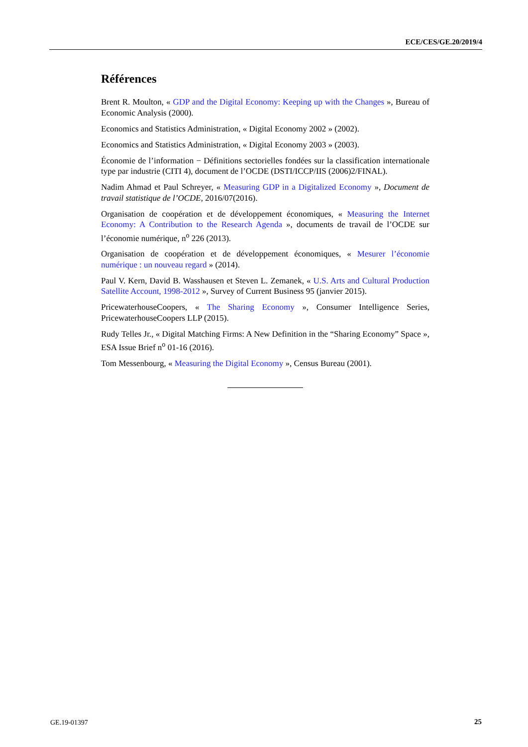ECE/CES/GE.20/2019/4
Références
Brent R. Moulton, « GDP and the Digital Economy: Keeping up with the Changes », Bureau of Economic Analysis (2000).
Economics and Statistics Administration, « Digital Economy 2002 » (2002).
Economics and Statistics Administration, « Digital Economy 2003 » (2003).
Économie de l’information − Définitions sectorielles fondées sur la classification internationale type par industrie (CITI 4), document de l’OCDE (DSTI/ICCP/IIS (2006)2/FINAL).
Nadim Ahmad et Paul Schreyer, « Measuring GDP in a Digitalized Economy », Document de travail statistique de l’OCDE, 2016/07(2016).
Organisation de coopération et de développement économiques, « Measuring the Internet Economy: A Contribution to the Research Agenda », documents de travail de l’OCDE sur l’économie numérique, n<sup>o</sup> 226 (2013).
Organisation de coopération et de développement économiques, « Mesurer l’économie numérique : un nouveau regard » (2014).
Paul V. Kern, David B. Wasshausen et Steven L. Zemanek, « U.S. Arts and Cultural Production Satellite Account, 1998-2012 », Survey of Current Business 95 (janvier 2015).
PricewaterhouseCoopers, « The Sharing Economy », Consumer Intelligence Series, PricewaterhouseCoopers LLP (2015).
Rudy Telles Jr., « Digital Matching Firms: A New Definition in the “Sharing Economy” Space », ESA Issue Brief n<sup>o</sup> 01-16 (2016).
Tom Messenbourg, « Measuring the Digital Economy », Census Bureau (2001).
GE.19-01397 25